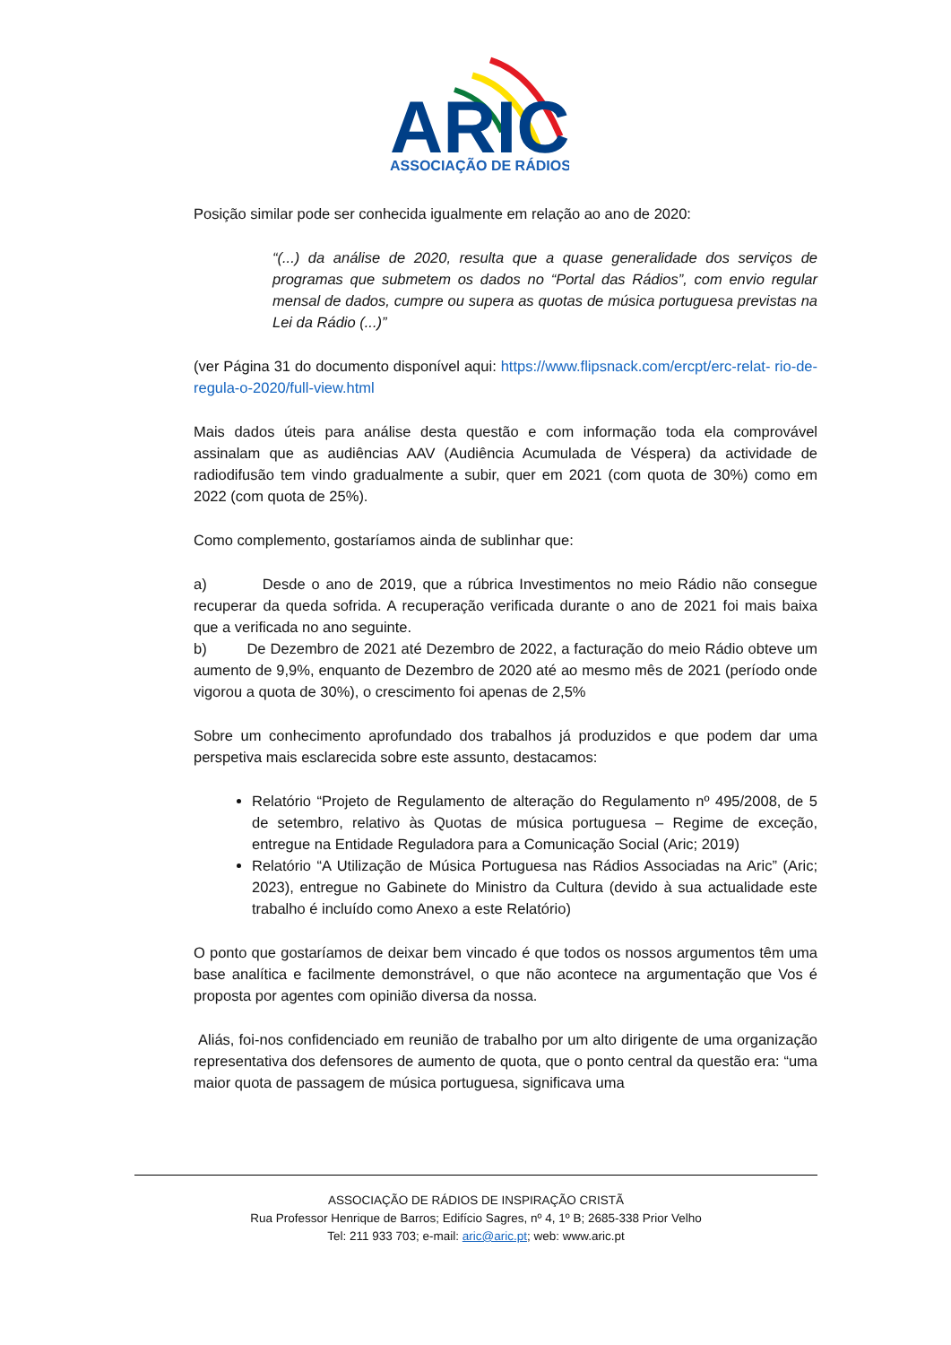ARIC
ASSOCIAÇÃO DE RÁDIOS
Posição similar pode ser conhecida igualmente em relação ao ano de 2020:
“(...) da análise de 2020, resulta que a quase generalidade dos serviços de programas que submetem os dados no “Portal das Rádios”, com envio regular mensal de dados, cumpre ou supera as quotas de música portuguesa previstas na Lei da Rádio (...)”
(ver Página 31 do documento disponível aqui: https://www.flipsnack.com/ercpt/erc-relat- rio-de-regula-o-2020/full-view.html
Mais dados úteis para análise desta questão e com informação toda ela comprovável assinalam que as audiências AAV (Audiência Acumulada de Véspera) da actividade de radiodifusão tem vindo gradualmente a subir, quer em 2021 (com quota de 30%) como em 2022 (com quota de 25%).
Como complemento, gostaríamos ainda de sublinhar que:
a) Desde o ano de 2019, que a rúbrica Investimentos no meio Rádio não consegue recuperar da queda sofrida. A recuperação verificada durante o ano de 2021 foi mais baixa que a verificada no ano seguinte.
b) De Dezembro de 2021 até Dezembro de 2022, a facturação do meio Rádio obteve um aumento de 9,9%, enquanto de Dezembro de 2020 até ao mesmo mês de 2021 (período onde vigorou a quota de 30%), o crescimento foi apenas de 2,5%
Sobre um conhecimento aprofundado dos trabalhos já produzidos e que podem dar uma perspetiva mais esclarecida sobre este assunto, destacamos:
Relatório “Projeto de Regulamento de alteração do Regulamento nº 495/2008, de 5 de setembro, relativo às Quotas de música portuguesa – Regime de exceção, entregue na Entidade Reguladora para a Comunicação Social (Aric; 2019)
Relatório “A Utilização de Música Portuguesa nas Rádios Associadas na Aric” (Aric; 2023), entregue no Gabinete do Ministro da Cultura (devido à sua actualidade este trabalho é incluído como Anexo a este Relatório)
O ponto que gostaríamos de deixar bem vincado é que todos os nossos argumentos têm uma base analítica e facilmente demonstrável, o que não acontece na argumentação que Vos é proposta por agentes com opinião diversa da nossa.
Aliás, foi-nos confidenciado em reunião de trabalho por um alto dirigente de uma organização representativa dos defensores de aumento de quota, que o ponto central da questão era: “uma maior quota de passagem de música portuguesa, significava uma
ASSOCIAÇÃO DE RÁDIOS DE INSPIRAÇÃO CRISTÃ
Rua Professor Henrique de Barros; Edifício Sagres, nº 4, 1º B; 2685-338 Prior Velho
Tel: 211 933 703; e-mail: aric@aric.pt; web: www.aric.pt